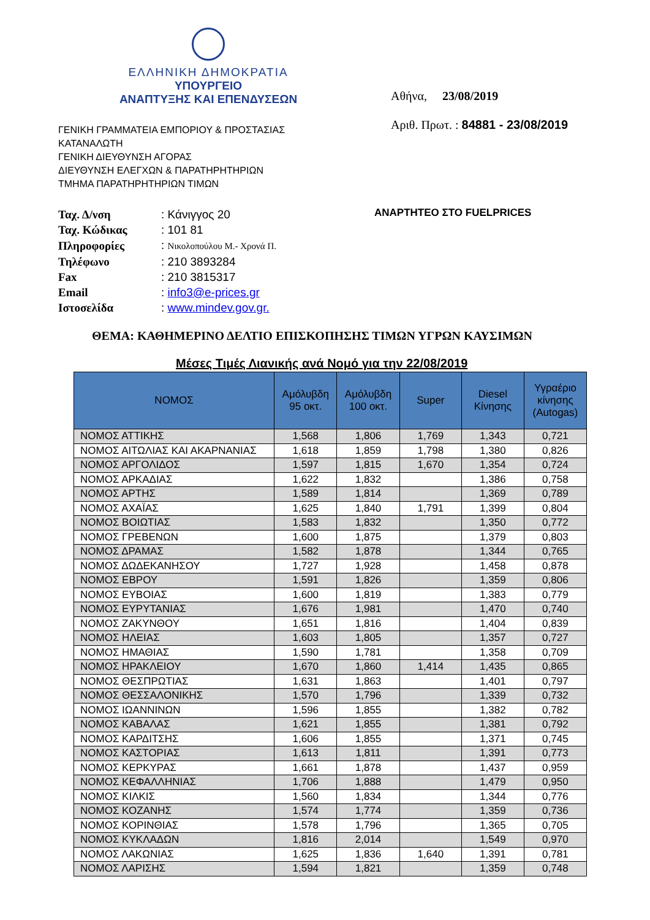ΕΛΛΗΝΙΚΗ ΔΗΜΟΚΡΑΤΙΑ
ΥΠΟΥΡΓΕΙΟ
ΑΝΑΠΤΥΞΗΣ ΚΑΙ ΕΠΕΝΔΥΣΕΩΝ
Αθήνα, 23/08/2019
Αριθ. Πρωτ. : 84881 - 23/08/2019
ΓΕΝΙΚΗ ΓΡΑΜΜΑΤΕΙΑ ΕΜΠΟΡΙΟΥ & ΠΡΟΣΤΑΣΙΑΣ
ΚΑΤΑΝΑΛΩΤΗ
ΓΕΝΙΚΗ ΔΙΕΥΘΥΝΣΗ ΑΓΟΡΑΣ
ΔΙΕΥΘΥΝΣΗ ΕΛΕΓΧΩΝ & ΠΑΡΑΤΗΡΗΤΗΡΙΩΝ
ΤΜΗΜΑ ΠΑΡΑΤΗΡΗΤΗΡΙΩΝ ΤΙΜΩΝ
| Ταχ. Δ/νση | : Κάνιγγος 20 |
| Ταχ. Κώδικας | : 101 81 |
| Πληροφορίες | : Νικολοπούλου Μ.- Χρονά Π. |
| Τηλέφωνο | : 210 3893284 |
| Fax | : 210 3815317 |
| Email | : info3@e-prices.gr |
| Ιστοσελίδα | : www.mindev.gov.gr. |
ΑΝΑΡΤΗΤΕΟ ΣΤΟ FUELPRICES
ΘΕΜΑ: ΚΑΘΗΜΕΡΙΝΟ ΔΕΛΤΙΟ ΕΠΙΣΚΟΠΗΣΗΣ ΤΙΜΩΝ ΥΓΡΩΝ ΚΑΥΣΙΜΩΝ
Μέσες Τιμές Λιανικής ανά Νομό για την 22/08/2019
| ΝΟΜΟΣ | Αμόλυβδη 95 οκτ. | Αμόλυβδη 100 οκτ. | Super | Diesel Κίνησης | Υγραέριο κίνησης (Autogas) |
| --- | --- | --- | --- | --- | --- |
| ΝΟΜΟΣ ΑΤΤΙΚΗΣ | 1,568 | 1,806 | 1,769 | 1,343 | 0,721 |
| ΝΟΜΟΣ ΑΙΤΩΛΙΑΣ ΚΑΙ ΑΚΑΡΝΑΝΙΑΣ | 1,618 | 1,859 | 1,798 | 1,380 | 0,826 |
| ΝΟΜΟΣ ΑΡΓΟΛΙΔΟΣ | 1,597 | 1,815 | 1,670 | 1,354 | 0,724 |
| ΝΟΜΟΣ ΑΡΚΑΔΙΑΣ | 1,622 | 1,832 | | 1,386 | 0,758 |
| ΝΟΜΟΣ ΑΡΤΗΣ | 1,589 | 1,814 | | 1,369 | 0,789 |
| ΝΟΜΟΣ ΑΧΑΪΑΣ | 1,625 | 1,840 | 1,791 | 1,399 | 0,804 |
| ΝΟΜΟΣ ΒΟΙΩΤΙΑΣ | 1,583 | 1,832 | | 1,350 | 0,772 |
| ΝΟΜΟΣ ΓΡΕΒΕΝΩΝ | 1,600 | 1,875 | | 1,379 | 0,803 |
| ΝΟΜΟΣ ΔΡΑΜΑΣ | 1,582 | 1,878 | | 1,344 | 0,765 |
| ΝΟΜΟΣ ΔΩΔΕΚΑΝΗΣΟΥ | 1,727 | 1,928 | | 1,458 | 0,878 |
| ΝΟΜΟΣ ΕΒΡΟΥ | 1,591 | 1,826 | | 1,359 | 0,806 |
| ΝΟΜΟΣ ΕΥΒΟΙΑΣ | 1,600 | 1,819 | | 1,383 | 0,779 |
| ΝΟΜΟΣ ΕΥΡΥΤΑΝΙΑΣ | 1,676 | 1,981 | | 1,470 | 0,740 |
| ΝΟΜΟΣ ΖΑΚΥΝΘΟΥ | 1,651 | 1,816 | | 1,404 | 0,839 |
| ΝΟΜΟΣ ΗΛΕΙΑΣ | 1,603 | 1,805 | | 1,357 | 0,727 |
| ΝΟΜΟΣ ΗΜΑΘΙΑΣ | 1,590 | 1,781 | | 1,358 | 0,709 |
| ΝΟΜΟΣ ΗΡΑΚΛΕΙΟΥ | 1,670 | 1,860 | 1,414 | 1,435 | 0,865 |
| ΝΟΜΟΣ ΘΕΣΠΡΩΤΙΑΣ | 1,631 | 1,863 | | 1,401 | 0,797 |
| ΝΟΜΟΣ ΘΕΣΣΑΛΟΝΙΚΗΣ | 1,570 | 1,796 | | 1,339 | 0,732 |
| ΝΟΜΟΣ ΙΩΑΝΝΙΝΩΝ | 1,596 | 1,855 | | 1,382 | 0,782 |
| ΝΟΜΟΣ ΚΑΒΑΛΑΣ | 1,621 | 1,855 | | 1,381 | 0,792 |
| ΝΟΜΟΣ ΚΑΡΔΙΤΣΗΣ | 1,606 | 1,855 | | 1,371 | 0,745 |
| ΝΟΜΟΣ ΚΑΣΤΟΡΙΑΣ | 1,613 | 1,811 | | 1,391 | 0,773 |
| ΝΟΜΟΣ ΚΕΡΚΥΡΑΣ | 1,661 | 1,878 | | 1,437 | 0,959 |
| ΝΟΜΟΣ ΚΕΦΑΛΛΗΝΙΑΣ | 1,706 | 1,888 | | 1,479 | 0,950 |
| ΝΟΜΟΣ ΚΙΛΚΙΣ | 1,560 | 1,834 | | 1,344 | 0,776 |
| ΝΟΜΟΣ ΚΟΖΑΝΗΣ | 1,574 | 1,774 | | 1,359 | 0,736 |
| ΝΟΜΟΣ ΚΟΡΙΝΘΙΑΣ | 1,578 | 1,796 | | 1,365 | 0,705 |
| ΝΟΜΟΣ ΚΥΚΛΑΔΩΝ | 1,816 | 2,014 | | 1,549 | 0,970 |
| ΝΟΜΟΣ ΛΑΚΩΝΙΑΣ | 1,625 | 1,836 | 1,640 | 1,391 | 0,781 |
| ΝΟΜΟΣ ΛΑΡΙΣΗΣ | 1,594 | 1,821 | | 1,359 | 0,748 |